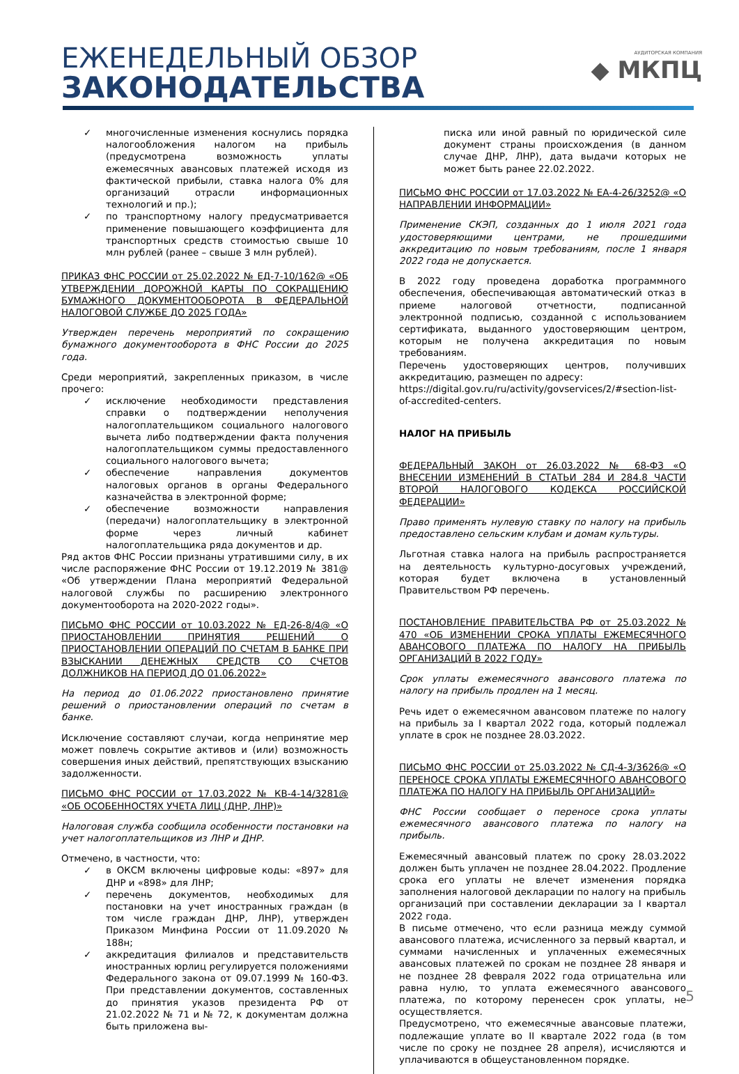ЕЖЕНЕДЕЛЬНЫЙ ОБЗОР
ЗАКОНОДАТЕЛЬСТВА
АУДИТОРСКАЯ КОМПАНИЯ
◆ МКПЦ
✓ многочисленные изменения коснулись порядка налогообложения налогом на прибыль (предусмотрена возможность уплаты ежемесячных авансовых платежей исходя из фактической прибыли, ставка налога 0% для организаций отрасли информационных технологий и пр.);
✓ по транспортному налогу предусматривается применение повышающего коэффициента для транспортных средств стоимостью свыше 10 млн рублей (ранее – свыше 3 млн рублей).
ПРИКАЗ ФНС РОССИИ от 25.02.2022 № ЕД-7-10/162@ «ОБ УТВЕРЖДЕНИИ ДОРОЖНОЙ КАРТЫ ПО СОКРАЩЕНИЮ БУМАЖНОГО ДОКУМЕНТООБОРОТА В ФЕДЕРАЛЬНОЙ НАЛОГОВОЙ СЛУЖБЕ ДО 2025 ГОДА»
Утвержден перечень мероприятий по сокращению бумажного документооборота в ФНС России до 2025 года.
Среди мероприятий, закрепленных приказом, в числе прочего:
✓ исключение необходимости представления справки о подтверждении неполучения налогоплательщиком социального налогового вычета либо подтверждении факта получения налогоплательщиком суммы предоставленного социального налогового вычета;
✓ обеспечение направления документов налоговых органов в органы Федерального казначейства в электронной форме;
✓ обеспечение возможности направления (передачи) налогоплательщику в электронной форме через личный кабинет налогоплательщика ряда документов и др.
Ряд актов ФНС России признаны утратившими силу, в их числе распоряжение ФНС России от 19.12.2019 № 381@ «Об утверждении Плана мероприятий Федеральной налоговой службы по расширению электронного документооборота на 2020-2022 годы».
ПИСЬМО ФНС РОССИИ от 10.03.2022 № ЕД-26-8/4@ «О ПРИОСТАНОВЛЕНИИ ПРИНЯТИЯ РЕШЕНИЙ О ПРИОСТАНОВЛЕНИИ ОПЕРАЦИЙ ПО СЧЕТАМ В БАНКЕ ПРИ ВЗЫСКАНИИ ДЕНЕЖНЫХ СРЕДСТВ СО СЧЕТОВ ДОЛЖНИКОВ НА ПЕРИОД ДО 01.06.2022»
На период до 01.06.2022 приостановлено принятие решений о приостановлении операций по счетам в банке.
Исключение составляют случаи, когда непринятие мер может повлечь сокрытие активов и (или) возможность совершения иных действий, препятствующих взысканию задолженности.
ПИСЬМО ФНС РОССИИ от 17.03.2022 № КВ-4-14/3281@ «ОБ ОСОБЕННОСТЯХ УЧЕТА ЛИЦ (ДНР, ЛНР)»
Налоговая служба сообщила особенности постановки на учет налогоплательщиков из ЛНР и ДНР.
Отмечено, в частности, что:
✓ в ОКСМ включены цифровые коды: «897» для ДНР и «898» для ЛНР;
✓ перечень документов, необходимых для постановки на учет иностранных граждан (в том числе граждан ДНР, ЛНР), утвержден Приказом Минфина России от 11.09.2020 № 188н;
✓ аккредитация филиалов и представительств иностранных юрлиц регулируется положениями Федерального закона от 09.07.1999 № 160-ФЗ. При представлении документов, составленных до принятия указов президента РФ от 21.02.2022 № 71 и № 72, к документам должна быть приложена вы-
писка или иной равный по юридической силе документ страны происхождения (в данном случае ДНР, ЛНР), дата выдачи которых не может быть ранее 22.02.2022.
ПИСЬМО ФНС РОССИИ от 17.03.2022 № ЕА-4-26/3252@ «О НАПРАВЛЕНИИ ИНФОРМАЦИИ»
Применение СКЭП, созданных до 1 июля 2021 года удостоверяющими центрами, не прошедшими аккредитацию по новым требованиям, после 1 января 2022 года не допускается.
В 2022 году проведена доработка программного обеспечения, обеспечивающая автоматический отказ в приеме налоговой отчетности, подписанной электронной подписью, созданной с использованием сертификата, выданного удостоверяющим центром, которым не получена аккредитация по новым требованиям.
Перечень удостоверяющих центров, получивших аккредитацию, размещен по адресу:
https://digital.gov.ru/ru/activity/govservices/2/#section-list-of-accredited-centers.
НАЛОГ НА ПРИБЫЛЬ
ФЕДЕРАЛЬНЫЙ ЗАКОН от 26.03.2022 № 68-ФЗ «О ВНЕСЕНИИ ИЗМЕНЕНИЙ В СТАТЬИ 284 И 284.8 ЧАСТИ ВТОРОЙ НАЛОГОВОГО КОДЕКСА РОССИЙСКОЙ ФЕДЕРАЦИИ»
Право применять нулевую ставку по налогу на прибыль предоставлено сельским клубам и домам культуры.
Льготная ставка налога на прибыль распространяется на деятельность культурно-досуговых учреждений, которая будет включена в установленный Правительством РФ перечень.
ПОСТАНОВЛЕНИЕ ПРАВИТЕЛЬСТВА РФ от 25.03.2022 № 470 «ОБ ИЗМЕНЕНИИ СРОКА УПЛАТЫ ЕЖЕМЕСЯЧНОГО АВАНСОВОГО ПЛАТЕЖА ПО НАЛОГУ НА ПРИБЫЛЬ ОРГАНИЗАЦИЙ В 2022 ГОДУ»
Срок уплаты ежемесячного авансового платежа по налогу на прибыль продлен на 1 месяц.
Речь идет о ежемесячном авансовом платеже по налогу на прибыль за I квартал 2022 года, который подлежал уплате в срок не позднее 28.03.2022.
ПИСЬМО ФНС РОССИИ от 25.03.2022 № СД-4-3/3626@ «О ПЕРЕНОСЕ СРОКА УПЛАТЫ ЕЖЕМЕСЯЧНОГО АВАНСОВОГО ПЛАТЕЖА ПО НАЛОГУ НА ПРИБЫЛЬ ОРГАНИЗАЦИЙ»
ФНС России сообщает о переносе срока уплаты ежемесячного авансового платежа по налогу на прибыль.
Ежемесячный авансовый платеж по сроку 28.03.2022 должен быть уплачен не позднее 28.04.2022. Продление срока его уплаты не влечет изменения порядка заполнения налоговой декларации по налогу на прибыль организаций при составлении декларации за I квартал 2022 года.
В письме отмечено, что если разница между суммой авансового платежа, исчисленного за первый квартал, и суммами начисленных и уплаченных ежемесячных авансовых платежей по срокам не позднее 28 января и не позднее 28 февраля 2022 года отрицательна или равна нулю, то уплата ежемесячного авансового платежа, по которому перенесен срок уплаты, не осуществляется.
Предусмотрено, что ежемесячные авансовые платежи, подлежащие уплате во II квартале 2022 года (в том числе по сроку не позднее 28 апреля), исчисляются и уплачиваются в общеустановленном порядке.
5